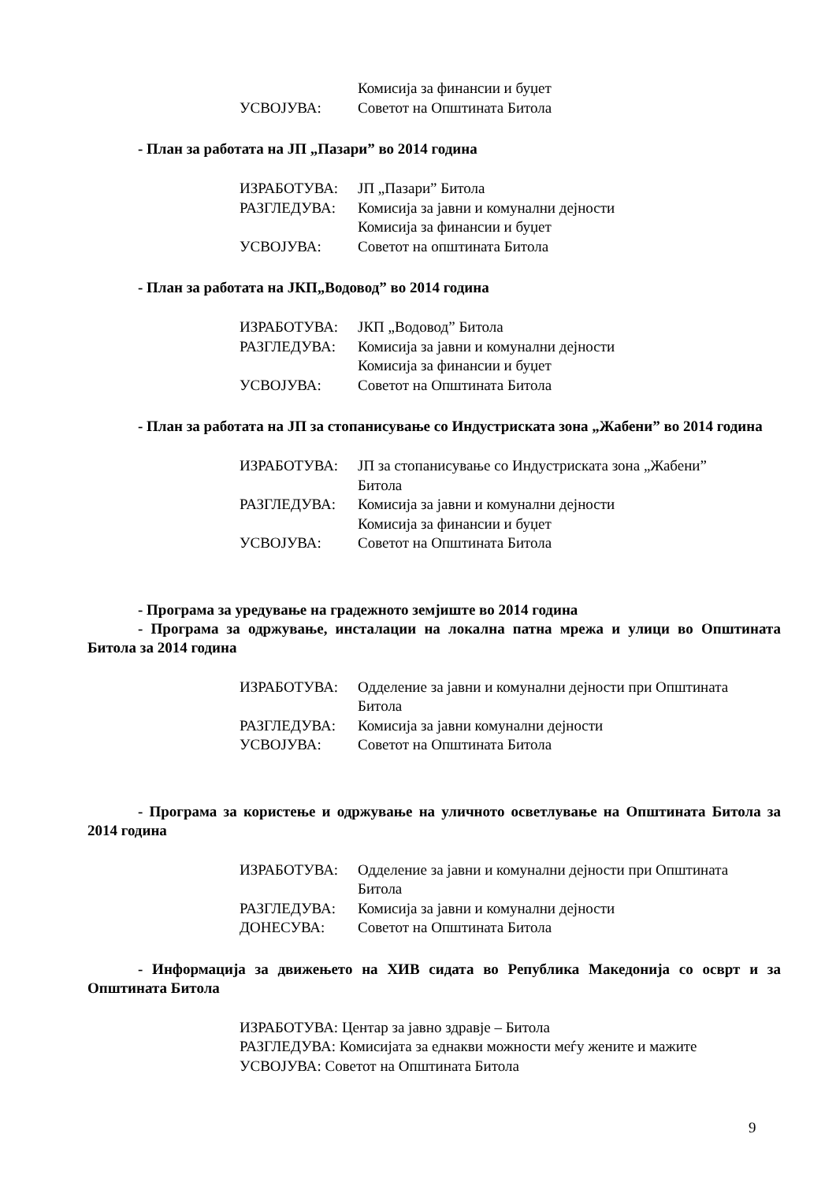Комисија за финансии и буџет
УСВОЈУВА: Советот на Општината Битола
- План за работата на ЈП „Пазари” во 2014 година
ИЗРАБОТУВА: ЈП „Пазари” Битола
РАЗГЛЕДУВА: Комисија за јавни и комунални дејности
Комисија за финансии и буџет
УСВОЈУВА: Советот на општината Битола
- План за работата на ЈКП„Водовод” во 2014 година
ИЗРАБОТУВА: ЈКП „Водовод” Битола
РАЗГЛЕДУВА: Комисија за јавни и комунални дејности
Комисија за финансии и буџет
УСВОЈУВА: Советот на Општината Битола
- План за работата на ЈП за стопанисување со Индустриската зона „Жабени” во 2014 година
ИЗРАБОТУВА: ЈП за стопанисување со Индустриската зона „Жабени”
Битола
РАЗГЛЕДУВА: Комисија за јавни и комунални дејности
Комисија за финансии и буџет
УСВОЈУВА: Советот на Општината Битола
- Програма за уредување на градежното земјиште во 2014 година
- Програма за одржување, инсталации на локална патна мрежа и улици во Општината Битола за 2014 година
ИЗРАБОТУВА: Одделение за јавни и комунални дејности при Општината
Битола
РАЗГЛЕДУВА: Комисија за јавни комунални дејности
УСВОЈУВА: Советот на Општината Битола
- Програма за користење и одржување на уличното осветлување на Општината Битола за 2014 година
ИЗРАБОТУВА: Одделение за јавни и комунални дејности при Општината
Битола
РАЗГЛЕДУВА: Комисија за јавни и комунални дејности
ДОНЕСУВА: Советот на Општината Битола
- Информација за движењето на ХИВ сидата во Република Македонија со осврт и за Општината Битола
ИЗРАБОТУВА: Центар за јавно здравје – Битола
РАЗГЛЕДУВА: Комисијата за еднакви можности меѓу жените и мажите
УСВОЈУВА: Советот на Општината Битола
9